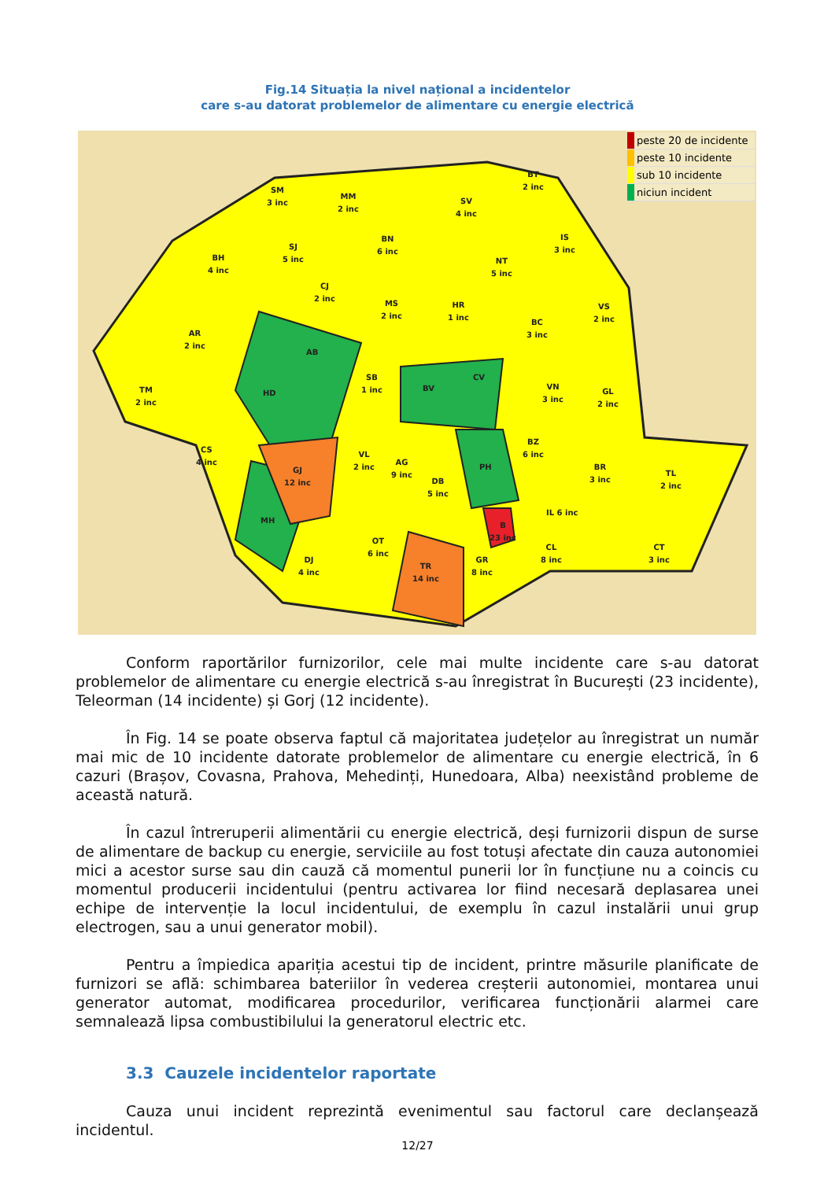Fig.14 Situația la nivel național a incidentelor
care s-au datorat problemelor de alimentare cu energie electrică
SM
3 inc
MM
2 inc
SV
4 inc
BT
2 inc
BN
6 inc
SJ
5 inc
BH
4 inc
IS
3 inc
NT
5 inc
CJ
2 inc
MS
2 inc
HR
1 inc
BC
3 inc
VS
2 inc
AR
2 inc
AB
SB
1 inc
BV
CV
VN
3 inc
GL
2 inc
TM
2 inc
HD
CS
4 inc
VL
2 inc
AG
9 inc
BZ
6 inc
PH
GJ
12 inc
DB
5 inc
BR
3 inc
TL
2 inc
IL 6 inc
MH
B
23 inc
OT
6 inc
CL
8 inc
CT
3 inc
DJ
4 inc
GR
8 inc
TR
14 inc
peste 20 de incidente
peste 10 incidente
sub 10 incidente
niciun incident
Conform raportărilor furnizorilor, cele mai multe incidente care s-au datorat problemelor de alimentare cu energie electrică s-au înregistrat în București (23 incidente), Teleorman (14 incidente) și Gorj (12 incidente).
În Fig. 14 se poate observa faptul că majoritatea județelor au înregistrat un număr mai mic de 10 incidente datorate problemelor de alimentare cu energie electrică, în 6 cazuri (Brașov, Covasna, Prahova, Mehedinți, Hunedoara, Alba) neexistând probleme de această natură.
În cazul întreruperii alimentării cu energie electrică, deși furnizorii dispun de surse de alimentare de backup cu energie, serviciile au fost totuși afectate din cauza autonomiei mici a acestor surse sau din cauză că momentul punerii lor în funcțiune nu a coincis cu momentul producerii incidentului (pentru activarea lor fiind necesară deplasarea unei echipe de intervenție la locul incidentului, de exemplu în cazul instalării unui grup electrogen, sau a unui generator mobil).
Pentru a împiedica apariția acestui tip de incident, printre măsurile planificate de furnizori se află: schimbarea bateriilor în vederea creșterii autonomiei, montarea unui generator automat, modificarea procedurilor, verificarea funcționării alarmei care semnalează lipsa combustibilului la generatorul electric etc.
3.3 Cauzele incidentelor raportate
Cauza unui incident reprezintă evenimentul sau factorul care declanșează incidentul.
12/27